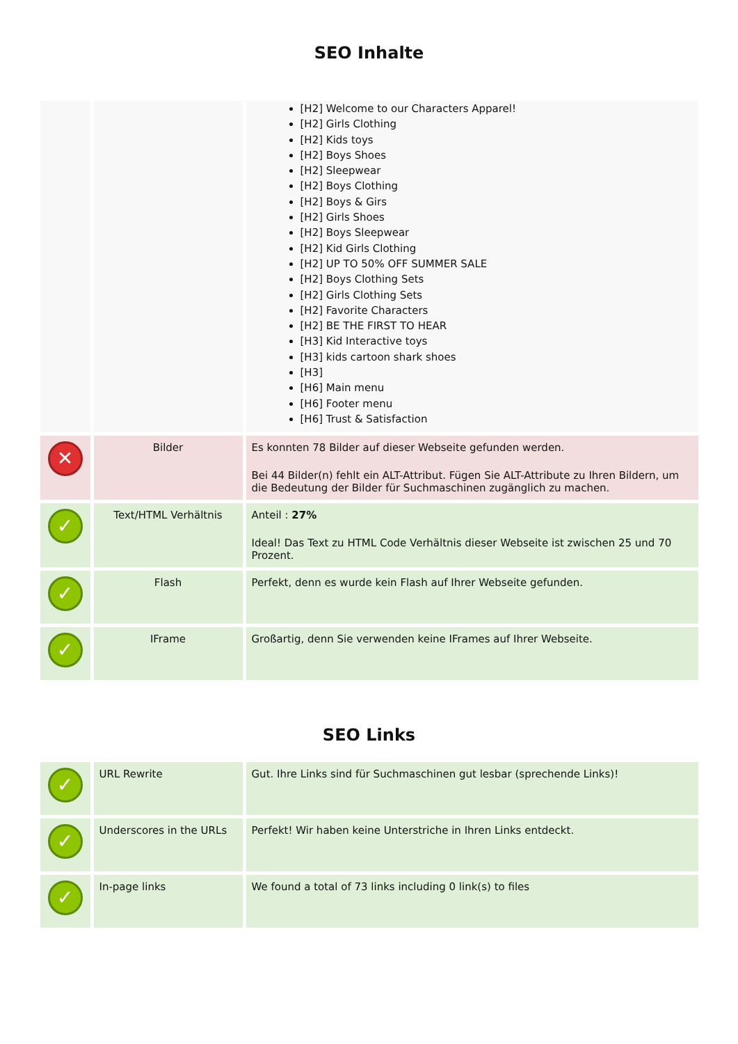SEO Inhalte
| | | [H2] Welcome to our Characters Apparel! [H2] Girls Clothing [H2] Kids toys [H2] Boys Shoes [H2] Sleepwear [H2] Boys Clothing [H2] Boys & Girs [H2] Girls Shoes [H2] Boys Sleepwear [H2] Kid Girls Clothing [H2] UP TO 50% OFF SUMMER SALE [H2] Boys Clothing Sets [H2] Girls Clothing Sets [H2] Favorite Characters [H2] BE THE FIRST TO HEAR [H3] Kid Interactive toys [H3] kids cartoon shark shoes [H3] [H6] Main menu [H6] Footer menu [H6] Trust & Satisfaction |
| ✕ | Bilder | Es konnten 78 Bilder auf dieser Webseite gefunden werden. Bei 44 Bilder(n) fehlt ein ALT-Attribut. Fügen Sie ALT-Attribute zu Ihren Bildern, um die Bedeutung der Bilder für Suchmaschinen zugänglich zu machen. |
| ✓ | Text/HTML Verhältnis | Anteil : 27% Ideal! Das Text zu HTML Code Verhältnis dieser Webseite ist zwischen 25 und 70 Prozent. |
| ✓ | Flash | Perfekt, denn es wurde kein Flash auf Ihrer Webseite gefunden. |
| ✓ | IFrame | Großartig, denn Sie verwenden keine IFrames auf Ihrer Webseite. |
SEO Links
| ✓ | URL Rewrite | Gut. Ihre Links sind für Suchmaschinen gut lesbar (sprechende Links)! |
| ✓ | Underscores in the URLs | Perfekt! Wir haben keine Unterstriche in Ihren Links entdeckt. |
| ✓ | In-page links | We found a total of 73 links including 0 link(s) to files |